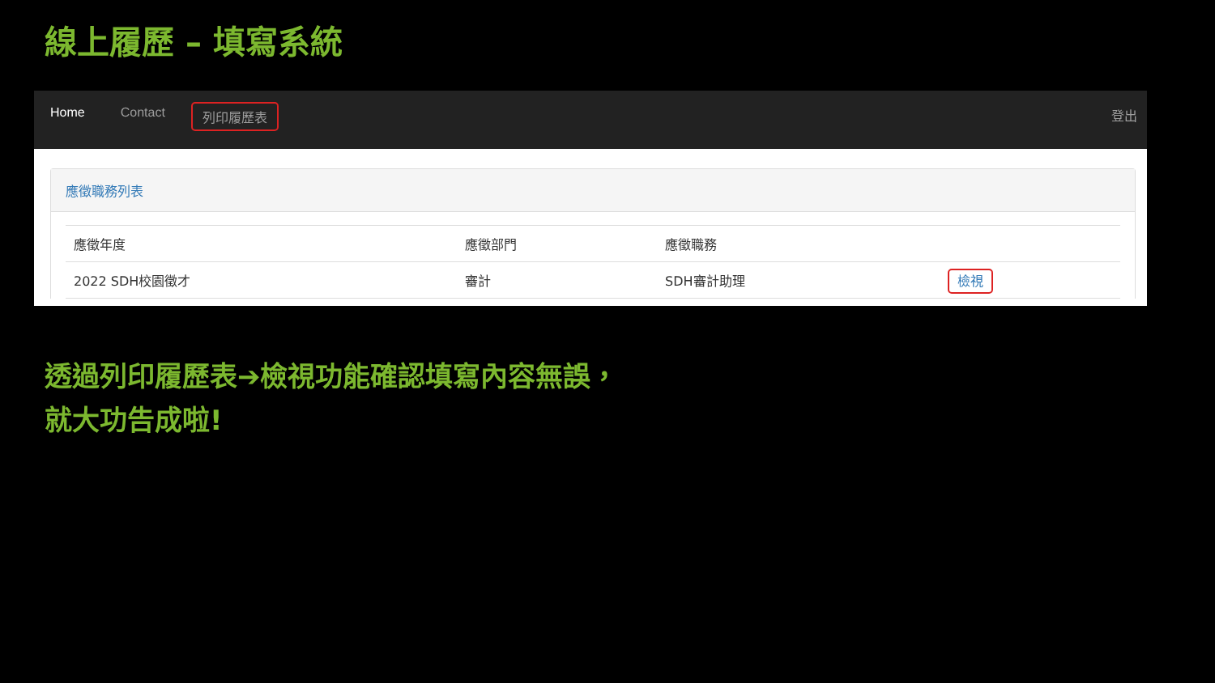線上履歷 – 填寫系統
Home Contact 列印履歷表 登出
應徵職務列表
| 應徵年度 | 應徵部門 | 應徵職務 | |
| --- | --- | --- | --- |
| 2022 SDH校園徵才 | 審計 | SDH審計助理 | 檢視 |
透過列印履歷表➔檢視功能確認填寫內容無誤，
就大功告成啦!